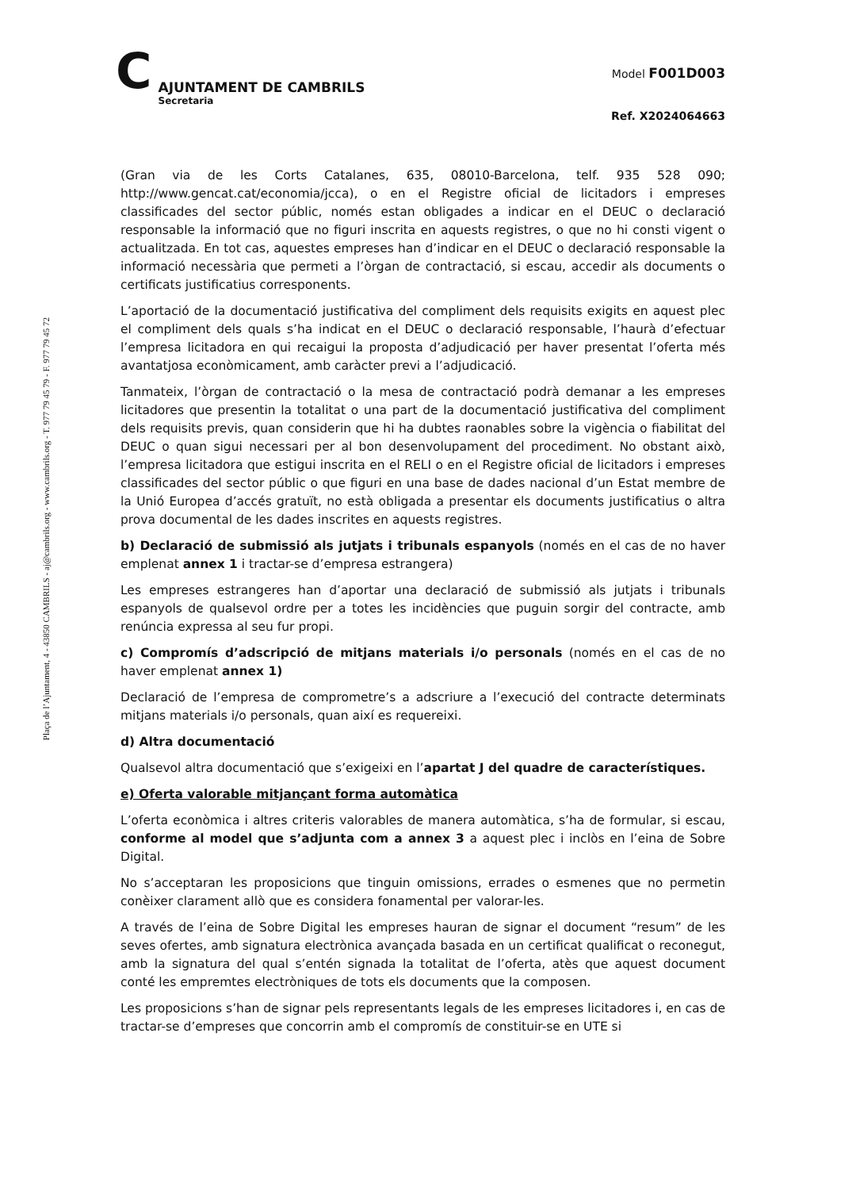Plaça de l’Ajuntament, 4 - 43850 CAMBRILS - aj@cambrils.org - www.cambrils.org - T. 977 79 45 79 - F. 977 79 45 72
C
AJUNTAMENT DE CAMBRILS
Secretaria
Model F001D003
Ref. X2024064663
(Gran via de les Corts Catalanes, 635, 08010-Barcelona, telf. 935 528 090; http://www.gencat.cat/economia/jcca), o en el Registre oficial de licitadors i empreses classificades del sector públic, només estan obligades a indicar en el DEUC o declaració responsable la informació que no figuri inscrita en aquests registres, o que no hi consti vigent o actualitzada. En tot cas, aquestes empreses han d’indicar en el DEUC o declaració responsable la informació necessària que permeti a l’òrgan de contractació, si escau, accedir als documents o certificats justificatius corresponents.
L’aportació de la documentació justificativa del compliment dels requisits exigits en aquest plec el compliment dels quals s’ha indicat en el DEUC o declaració responsable, l’haurà d’efectuar l’empresa licitadora en qui recaigui la proposta d’adjudicació per haver presentat l’oferta més avantatjosa econòmicament, amb caràcter previ a l’adjudicació.
Tanmateix, l’òrgan de contractació o la mesa de contractació podrà demanar a les empreses licitadores que presentin la totalitat o una part de la documentació justificativa del compliment dels requisits previs, quan considerin que hi ha dubtes raonables sobre la vigència o fiabilitat del DEUC o quan sigui necessari per al bon desenvolupament del procediment. No obstant això, l’empresa licitadora que estigui inscrita en el RELI o en el Registre oficial de licitadors i empreses classificades del sector públic o que figuri en una base de dades nacional d’un Estat membre de la Unió Europea d’accés gratuït, no està obligada a presentar els documents justificatius o altra prova documental de les dades inscrites en aquests registres.
b) Declaració de submissió als jutjats i tribunals espanyols (només en el cas de no haver emplenat annex 1 i tractar-se d’empresa estrangera)
Les empreses estrangeres han d’aportar una declaració de submissió als jutjats i tribunals espanyols de qualsevol ordre per a totes les incidències que puguin sorgir del contracte, amb renúncia expressa al seu fur propi.
c) Compromís d’adscripció de mitjans materials i/o personals (només en el cas de no haver emplenat annex 1)
Declaració de l’empresa de comprometre’s a adscriure a l’execució del contracte determinats mitjans materials i/o personals, quan així es requereixi.
d) Altra documentació
Qualsevol altra documentació que s’exigeixi en l’apartat J del quadre de característiques.
e) Oferta valorable mitjançant forma automàtica
L’oferta econòmica i altres criteris valorables de manera automàtica, s’ha de formular, si escau, conforme al model que s’adjunta com a annex 3 a aquest plec i inclòs en l’eina de Sobre Digital.
No s’acceptaran les proposicions que tinguin omissions, errades o esmenes que no permetin conèixer clarament allò que es considera fonamental per valorar-les.
A través de l’eina de Sobre Digital les empreses hauran de signar el document “resum” de les seves ofertes, amb signatura electrònica avançada basada en un certificat qualificat o reconegut, amb la signatura del qual s’entén signada la totalitat de l’oferta, atès que aquest document conté les empremtes electròniques de tots els documents que la composen.
Les proposicions s’han de signar pels representants legals de les empreses licitadores i, en cas de tractar-se d’empreses que concorrin amb el compromís de constituir-se en UTE si